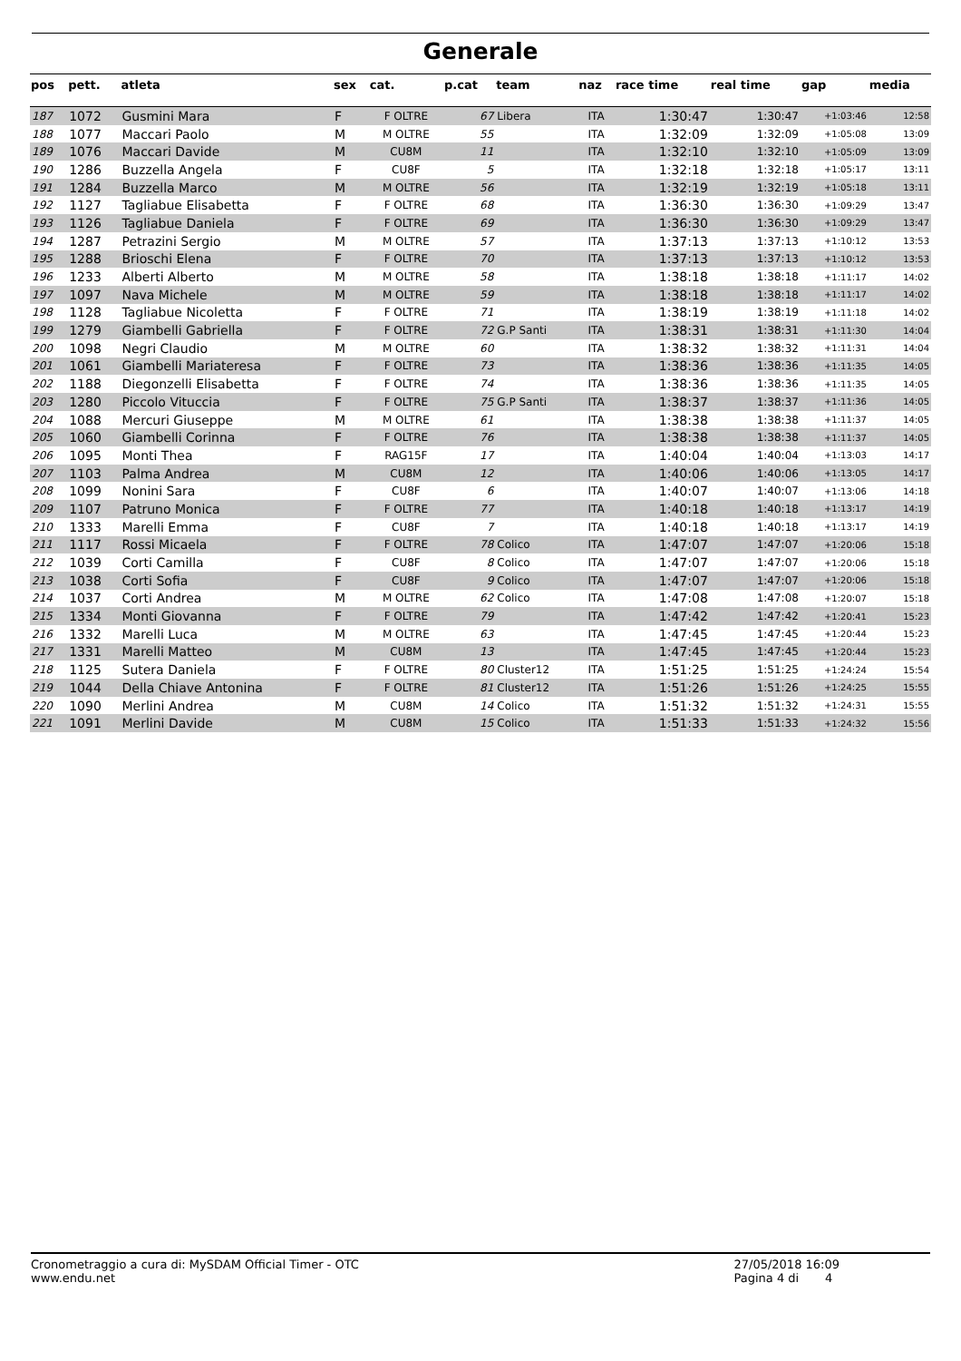Generale
| pos | pett. | atleta | sex | cat. | p.cat | team | naz | race time | real time | gap | media |
| --- | --- | --- | --- | --- | --- | --- | --- | --- | --- | --- | --- |
| 187 | 1072 | Gusmini Mara | F | F OLTRE | 67 | Libera | ITA | 1:30:47 | 1:30:47 | +1:03:46 | 12:58 |
| 188 | 1077 | Maccari Paolo | M | M OLTRE | 55 | | ITA | 1:32:09 | 1:32:09 | +1:05:08 | 13:09 |
| 189 | 1076 | Maccari Davide | M | CU8M | 11 | | ITA | 1:32:10 | 1:32:10 | +1:05:09 | 13:09 |
| 190 | 1286 | Buzzella Angela | F | CU8F | 5 | | ITA | 1:32:18 | 1:32:18 | +1:05:17 | 13:11 |
| 191 | 1284 | Buzzella Marco | M | M OLTRE | 56 | | ITA | 1:32:19 | 1:32:19 | +1:05:18 | 13:11 |
| 192 | 1127 | Tagliabue Elisabetta | F | F OLTRE | 68 | | ITA | 1:36:30 | 1:36:30 | +1:09:29 | 13:47 |
| 193 | 1126 | Tagliabue Daniela | F | F OLTRE | 69 | | ITA | 1:36:30 | 1:36:30 | +1:09:29 | 13:47 |
| 194 | 1287 | Petrazini Sergio | M | M OLTRE | 57 | | ITA | 1:37:13 | 1:37:13 | +1:10:12 | 13:53 |
| 195 | 1288 | Brioschi Elena | F | F OLTRE | 70 | | ITA | 1:37:13 | 1:37:13 | +1:10:12 | 13:53 |
| 196 | 1233 | Alberti Alberto | M | M OLTRE | 58 | | ITA | 1:38:18 | 1:38:18 | +1:11:17 | 14:02 |
| 197 | 1097 | Nava Michele | M | M OLTRE | 59 | | ITA | 1:38:18 | 1:38:18 | +1:11:17 | 14:02 |
| 198 | 1128 | Tagliabue Nicoletta | F | F OLTRE | 71 | | ITA | 1:38:19 | 1:38:19 | +1:11:18 | 14:02 |
| 199 | 1279 | Giambelli Gabriella | F | F OLTRE | 72 | G.P Santi | ITA | 1:38:31 | 1:38:31 | +1:11:30 | 14:04 |
| 200 | 1098 | Negri Claudio | M | M OLTRE | 60 | | ITA | 1:38:32 | 1:38:32 | +1:11:31 | 14:04 |
| 201 | 1061 | Giambelli Mariateresa | F | F OLTRE | 73 | | ITA | 1:38:36 | 1:38:36 | +1:11:35 | 14:05 |
| 202 | 1188 | Diegonzelli Elisabetta | F | F OLTRE | 74 | | ITA | 1:38:36 | 1:38:36 | +1:11:35 | 14:05 |
| 203 | 1280 | Piccolo Vituccia | F | F OLTRE | 75 | G.P Santi | ITA | 1:38:37 | 1:38:37 | +1:11:36 | 14:05 |
| 204 | 1088 | Mercuri Giuseppe | M | M OLTRE | 61 | | ITA | 1:38:38 | 1:38:38 | +1:11:37 | 14:05 |
| 205 | 1060 | Giambelli Corinna | F | F OLTRE | 76 | | ITA | 1:38:38 | 1:38:38 | +1:11:37 | 14:05 |
| 206 | 1095 | Monti Thea | F | RAG15F | 17 | | ITA | 1:40:04 | 1:40:04 | +1:13:03 | 14:17 |
| 207 | 1103 | Palma Andrea | M | CU8M | 12 | | ITA | 1:40:06 | 1:40:06 | +1:13:05 | 14:17 |
| 208 | 1099 | Nonini Sara | F | CU8F | 6 | | ITA | 1:40:07 | 1:40:07 | +1:13:06 | 14:18 |
| 209 | 1107 | Patruno Monica | F | F OLTRE | 77 | | ITA | 1:40:18 | 1:40:18 | +1:13:17 | 14:19 |
| 210 | 1333 | Marelli Emma | F | CU8F | 7 | | ITA | 1:40:18 | 1:40:18 | +1:13:17 | 14:19 |
| 211 | 1117 | Rossi Micaela | F | F OLTRE | 78 | Colico | ITA | 1:47:07 | 1:47:07 | +1:20:06 | 15:18 |
| 212 | 1039 | Corti Camilla | F | CU8F | 8 | Colico | ITA | 1:47:07 | 1:47:07 | +1:20:06 | 15:18 |
| 213 | 1038 | Corti Sofia | F | CU8F | 9 | Colico | ITA | 1:47:07 | 1:47:07 | +1:20:06 | 15:18 |
| 214 | 1037 | Corti Andrea | M | M OLTRE | 62 | Colico | ITA | 1:47:08 | 1:47:08 | +1:20:07 | 15:18 |
| 215 | 1334 | Monti Giovanna | F | F OLTRE | 79 | | ITA | 1:47:42 | 1:47:42 | +1:20:41 | 15:23 |
| 216 | 1332 | Marelli Luca | M | M OLTRE | 63 | | ITA | 1:47:45 | 1:47:45 | +1:20:44 | 15:23 |
| 217 | 1331 | Marelli Matteo | M | CU8M | 13 | | ITA | 1:47:45 | 1:47:45 | +1:20:44 | 15:23 |
| 218 | 1125 | Sutera Daniela | F | F OLTRE | 80 | Cluster12 | ITA | 1:51:25 | 1:51:25 | +1:24:24 | 15:54 |
| 219 | 1044 | Della Chiave Antonina | F | F OLTRE | 81 | Cluster12 | ITA | 1:51:26 | 1:51:26 | +1:24:25 | 15:55 |
| 220 | 1090 | Merlini Andrea | M | CU8M | 14 | Colico | ITA | 1:51:32 | 1:51:32 | +1:24:31 | 15:55 |
| 221 | 1091 | Merlini Davide | M | CU8M | 15 | Colico | ITA | 1:51:33 | 1:51:33 | +1:24:32 | 15:56 |
Cronometraggio a cura di: MySDAM Official Timer - OTC
www.endu.net
27/05/2018 16:09
Pagina 4 di 4